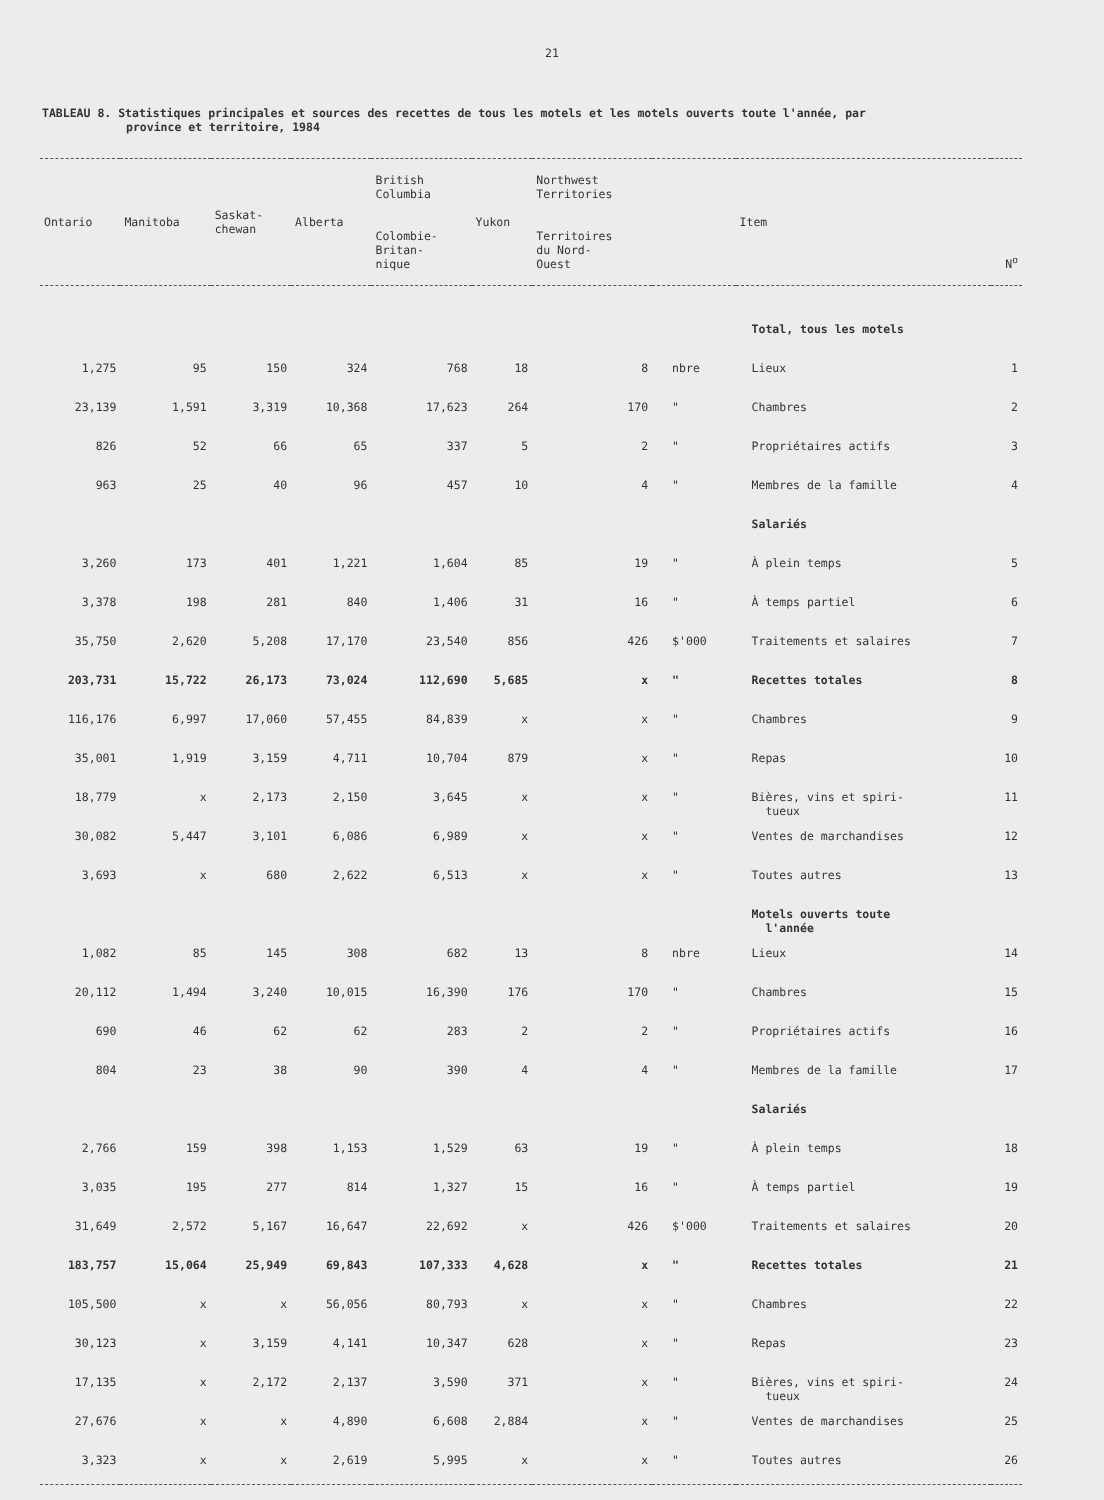21
TABLEAU 8. Statistiques principales et sources des recettes de tous les motels et les motels ouverts toute l'année, par
province et territoire, 1984
| Ontario | Manitoba | Saskat- chewan | Alberta | British Columbia Colombie- Britan- nique | Yukon | Northwest Territories Territoires du Nord- Ouest | | Item | N<sup>o</sup> |
| --- | --- | --- | --- | --- | --- | --- | --- | --- | --- |
| | | | | | | | | Total, tous les motels | |
| 1,275 | 95 | 150 | 324 | 768 | 18 | 8 | nbre | Lieux | 1 |
| 23,139 | 1,591 | 3,319 | 10,368 | 17,623 | 264 | 170 | " | Chambres | 2 |
| 826 | 52 | 66 | 65 | 337 | 5 | 2 | " | Propriétaires actifs | 3 |
| 963 | 25 | 40 | 96 | 457 | 10 | 4 | " | Membres de la famille | 4 |
| | | | | | | | | Salariés | |
| 3,260 | 173 | 401 | 1,221 | 1,604 | 85 | 19 | " | À plein temps | 5 |
| 3,378 | 198 | 281 | 840 | 1,406 | 31 | 16 | " | À temps partiel | 6 |
| 35,750 | 2,620 | 5,208 | 17,170 | 23,540 | 856 | 426 | $'000 | Traitements et salaires | 7 |
| 203,731 | 15,722 | 26,173 | 73,024 | 112,690 | 5,685 | x | " | Recettes totales | 8 |
| 116,176 | 6,997 | 17,060 | 57,455 | 84,839 | x | x | " | Chambres | 9 |
| 35,001 | 1,919 | 3,159 | 4,711 | 10,704 | 879 | x | " | Repas | 10 |
| 18,779 | x | 2,173 | 2,150 | 3,645 | x | x | " | Bières, vins et spiri- tueux | 11 |
| 30,082 | 5,447 | 3,101 | 6,086 | 6,989 | x | x | " | Ventes de marchandises | 12 |
| 3,693 | x | 680 | 2,622 | 6,513 | x | x | " | Toutes autres | 13 |
| | | | | | | | | Motels ouverts toute l'année | |
| 1,082 | 85 | 145 | 308 | 682 | 13 | 8 | nbre | Lieux | 14 |
| 20,112 | 1,494 | 3,240 | 10,015 | 16,390 | 176 | 170 | " | Chambres | 15 |
| 690 | 46 | 62 | 62 | 283 | 2 | 2 | " | Propriétaires actifs | 16 |
| 804 | 23 | 38 | 90 | 390 | 4 | 4 | " | Membres de la famille | 17 |
| | | | | | | | | Salariés | |
| 2,766 | 159 | 398 | 1,153 | 1,529 | 63 | 19 | " | À plein temps | 18 |
| 3,035 | 195 | 277 | 814 | 1,327 | 15 | 16 | " | À temps partiel | 19 |
| 31,649 | 2,572 | 5,167 | 16,647 | 22,692 | x | 426 | $'000 | Traitements et salaires | 20 |
| 183,757 | 15,064 | 25,949 | 69,843 | 107,333 | 4,628 | x | " | Recettes totales | 21 |
| 105,500 | x | x | 56,056 | 80,793 | x | x | " | Chambres | 22 |
| 30,123 | x | 3,159 | 4,141 | 10,347 | 628 | x | " | Repas | 23 |
| 17,135 | x | 2,172 | 2,137 | 3,590 | 371 | x | " | Bières, vins et spiri- tueux | 24 |
| 27,676 | x | x | 4,890 | 6,608 | 2,884 | x | " | Ventes de marchandises | 25 |
| 3,323 | x | x | 2,619 | 5,995 | x | x | " | Toutes autres | 26 |